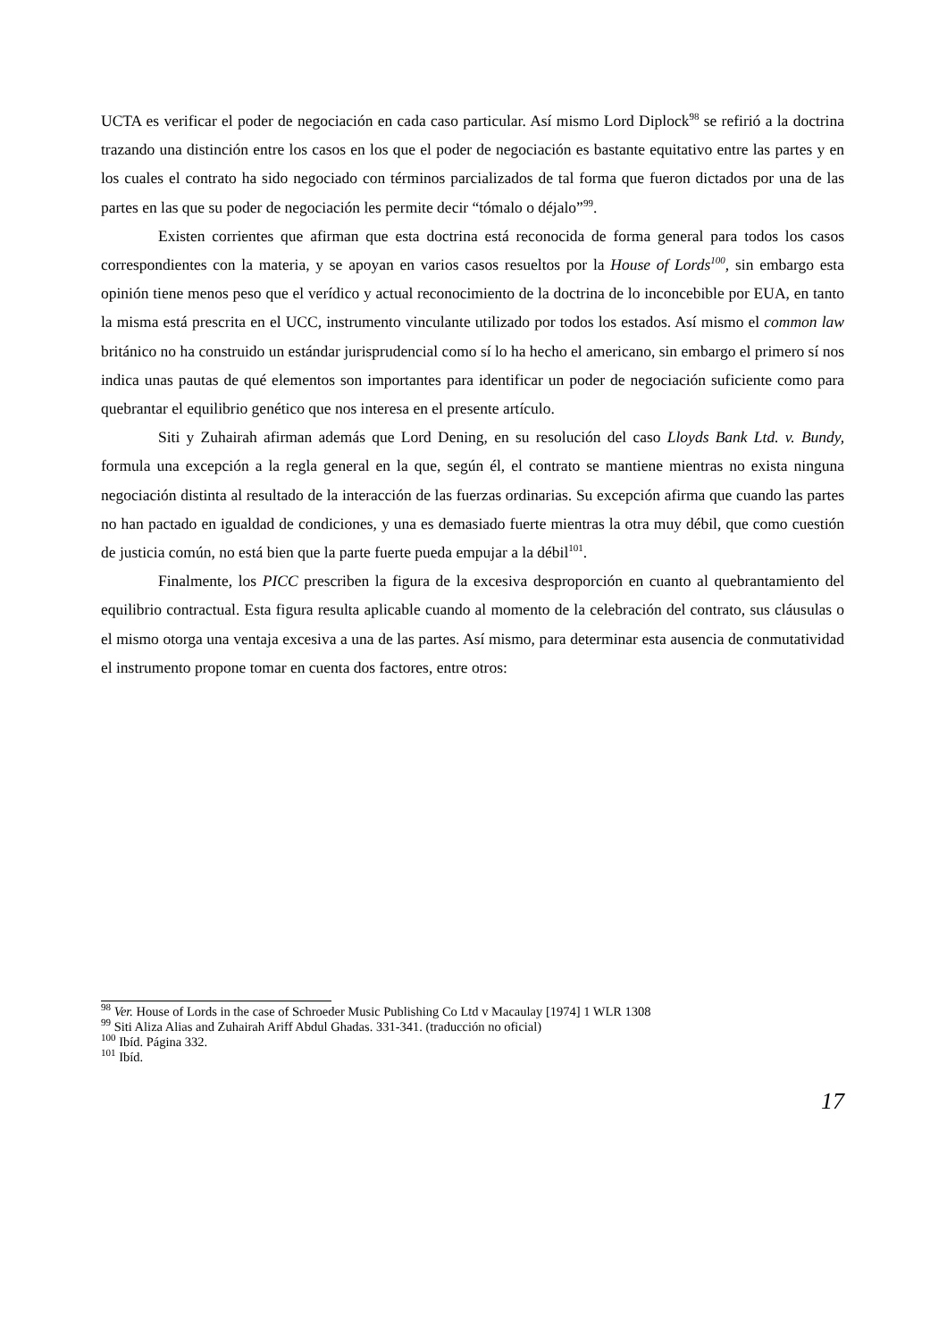UCTA es verificar el poder de negociación en cada caso particular. Así mismo Lord Diplock<sup>98</sup> se refirió a la doctrina trazando una distinción entre los casos en los que el poder de negociación es bastante equitativo entre las partes y en los cuales el contrato ha sido negociado con términos parcializados de tal forma que fueron dictados por una de las partes en las que su poder de negociación les permite decir “tómalo o déjalo”<sup>99</sup>.
Existen corrientes que afirman que esta doctrina está reconocida de forma general para todos los casos correspondientes con la materia, y se apoyan en varios casos resueltos por la House of Lords<sup>100</sup>, sin embargo esta opinión tiene menos peso que el verídico y actual reconocimiento de la doctrina de lo inconcebible por EUA, en tanto la misma está prescrita en el UCC, instrumento vinculante utilizado por todos los estados. Así mismo el common law británico no ha construido un estándar jurisprudencial como sí lo ha hecho el americano, sin embargo el primero sí nos indica unas pautas de qué elementos son importantes para identificar un poder de negociación suficiente como para quebrantar el equilibrio genético que nos interesa en el presente artículo.
Siti y Zuhairah afirman además que Lord Dening, en su resolución del caso Lloyds Bank Ltd. v. Bundy, formula una excepción a la regla general en la que, según él, el contrato se mantiene mientras no exista ninguna negociación distinta al resultado de la interacción de las fuerzas ordinarias. Su excepción afirma que cuando las partes no han pactado en igualdad de condiciones, y una es demasiado fuerte mientras la otra muy débil, que como cuestión de justicia común, no está bien que la parte fuerte pueda empujar a la débil<sup>101</sup>.
Finalmente, los PICC prescriben la figura de la excesiva desproporción en cuanto al quebrantamiento del equilibrio contractual. Esta figura resulta aplicable cuando al momento de la celebración del contrato, sus cláusulas o el mismo otorga una ventaja excesiva a una de las partes. Así mismo, para determinar esta ausencia de conmutatividad el instrumento propone tomar en cuenta dos factores, entre otros:
<sup>98</sup> Ver. House of Lords in the case of Schroeder Music Publishing Co Ltd v Macaulay [1974] 1 WLR 1308
<sup>99</sup> Siti Aliza Alias and Zuhairah Ariff Abdul Ghadas. 331-341. (traducción no oficial)
<sup>100</sup> Ibíd. Página 332.
<sup>101</sup> Ibíd.
17